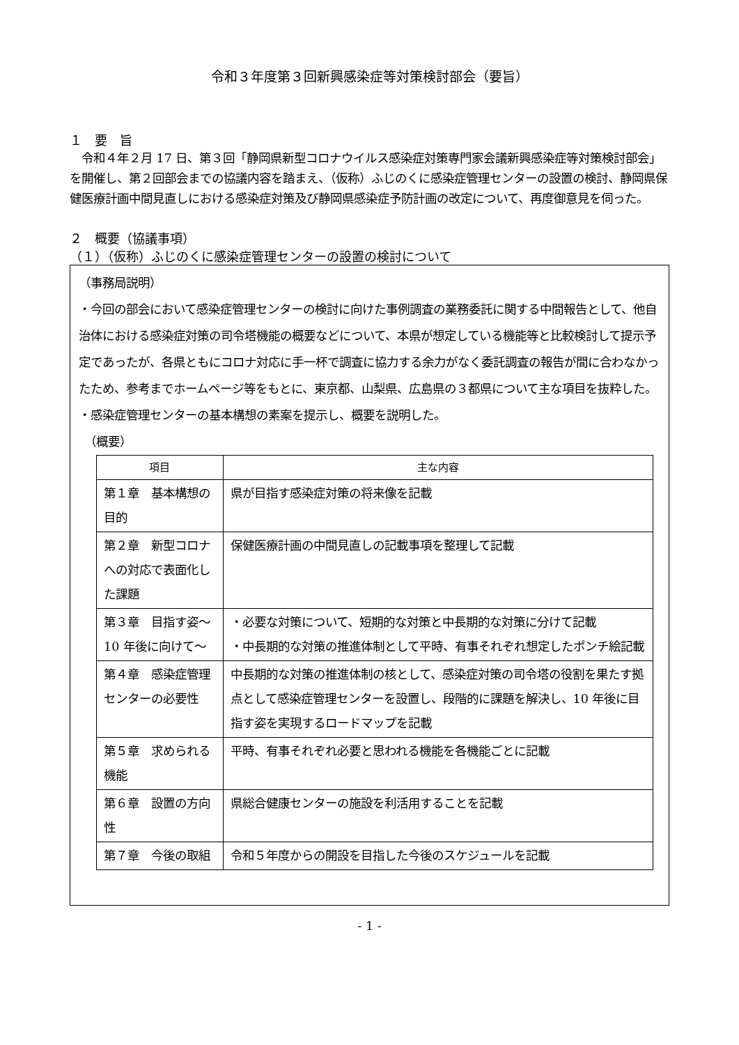令和３年度第３回新興感染症等対策検討部会（要旨）
１　要　旨
　令和４年２月 17 日、第３回「静岡県新型コロナウイルス感染症対策専門家会議新興感染症等対策検討部会」を開催し、第２回部会までの協議内容を踏まえ、（仮称）ふじのくに感染症管理センターの設置の検討、静岡県保健医療計画中間見直しにおける感染症対策及び静岡県感染症予防計画の改定について、再度御意見を伺った。
２　概要（協議事項）
（１）（仮称）ふじのくに感染症管理センターの設置の検討について
（事務局説明）
・今回の部会において感染症管理センターの検討に向けた事例調査の業務委託に関する中間報告として、他自治体における感染症対策の司令塔機能の概要などについて、本県が想定している機能等と比較検討して提示予定であったが、各県ともにコロナ対応に手一杯で調査に協力する余力がなく委託調査の報告が間に合わなかったため、参考までホームページ等をもとに、東京都、山梨県、広島県の３都県について主な項目を抜粋した。
・感染症管理センターの基本構想の素案を提示し、概要を説明した。
　（概要）
| 項目 | 主な内容 |
| --- | --- |
| 第１章 基本構想の目的 | 県が目指す感染症対策の将来像を記載 |
| 第２章 新型コロナへの対応で表面化した課題 | 保健医療計画の中間見直しの記載事項を整理して記載 |
| 第３章 目指す姿～10 年後に向けて～ | ・必要な対策について、短期的な対策と中長期的な対策に分けて記載 ・中長期的な対策の推進体制として平時、有事それぞれ想定したポンチ絵記載 |
| 第４章 感染症管理センターの必要性 | 中長期的な対策の推進体制の核として、感染症対策の司令塔の役割を果たす拠点として感染症管理センターを設置し、段階的に課題を解決し、10 年後に目指す姿を実現するロードマップを記載 |
| 第５章 求められる機能 | 平時、有事それぞれ必要と思われる機能を各機能ごとに記載 |
| 第６章 設置の方向性 | 県総合健康センターの施設を利活用することを記載 |
| 第７章 今後の取組 | 令和５年度からの開設を目指した今後のスケジュールを記載 |
- 1 -